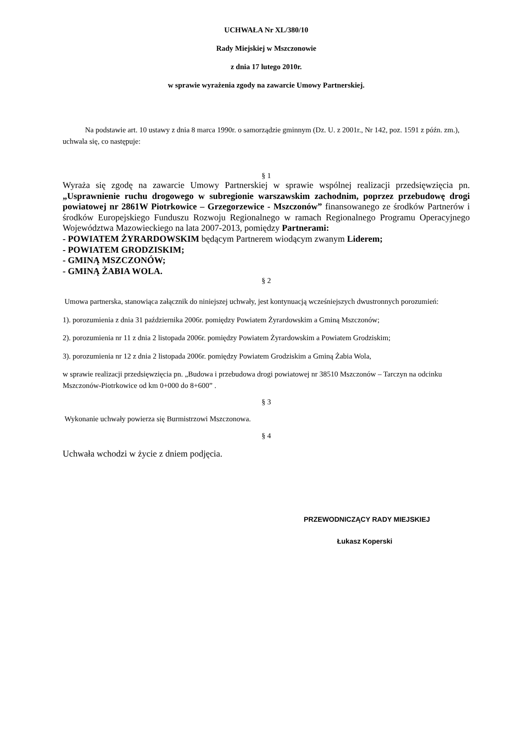UCHWAŁA Nr XL/380/10
Rady Miejskiej w Mszczonowie
z dnia 17 lutego 2010r.
w sprawie wyrażenia zgody na zawarcie Umowy Partnerskiej.
Na podstawie art. 10 ustawy z dnia 8 marca 1990r. o samorządzie gminnym (Dz. U. z 2001r., Nr 142, poz. 1591 z późn. zm.), uchwala się, co następuje:
§ 1
Wyraża się zgodę na zawarcie Umowy Partnerskiej w sprawie wspólnej realizacji przedsięwzięcia pn. „Usprawnienie ruchu drogowego w subregionie warszawskim zachodnim, poprzez przebudowę drogi powiatowej nr 2861W Piotrkowice – Grzegorzewice - Mszczonów” finansowanego ze środków Partnerów i środków Europejskiego Funduszu Rozwoju Regionalnego w ramach Regionalnego Programu Operacyjnego Województwa Mazowieckiego na lata 2007-2013, pomiędzy Partnerami:
- POWIATEM ŻYRARDOWSKIM będącym Partnerem wiodącym zwanym Liderem;
- POWIATEM GRODZISKIM;
- GMINĄ MSZCZONÓW;
- GMINĄ ŻABIA WOLA.
§ 2
Umowa partnerska, stanowiąca załącznik do niniejszej uchwały, jest kontynuacją wcześniejszych dwustronnych porozumień:
1). porozumienia z dnia 31 października 2006r. pomiędzy Powiatem Żyrardowskim a Gminą Mszczonów;
2). porozumienia nr 11 z dnia 2 listopada 2006r. pomiędzy Powiatem Żyrardowskim a Powiatem Grodziskim;
3). porozumienia nr 12 z dnia 2 listopada 2006r. pomiędzy Powiatem Grodziskim a Gminą Żabia Wola,
w sprawie realizacji przedsięwzięcia pn. „Budowa i przebudowa drogi powiatowej nr 38510 Mszczonów – Tarczyn na odcinku Mszczonów-Piotrkowice od km 0+000 do 8+600” .
§ 3
Wykonanie uchwały powierza się Burmistrzowi Mszczonowa.
§ 4
Uchwała wchodzi w życie z dniem podjęcia.
PRZEWODNICZĄCY RADY MIEJSKIEJ
Łukasz Koperski